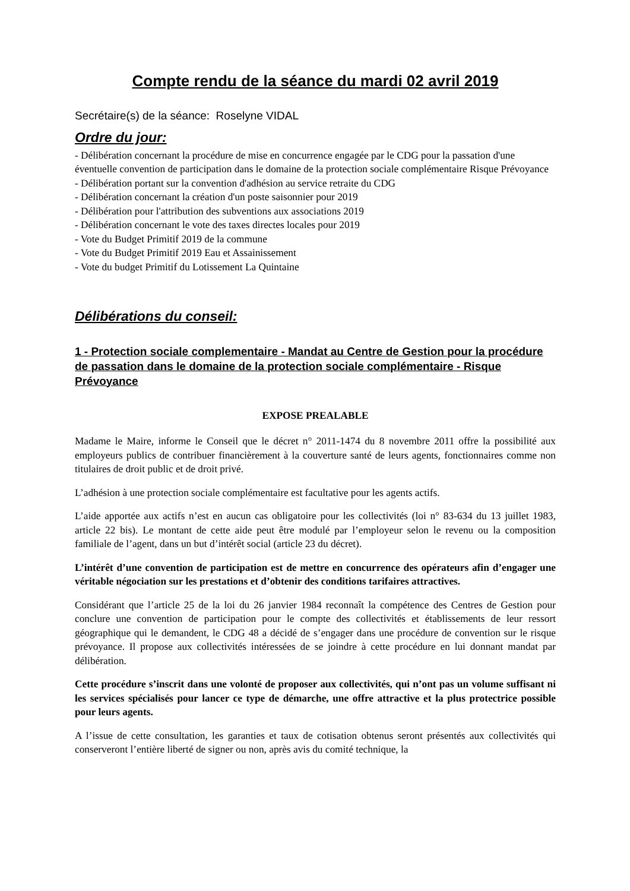Compte rendu de la séance du mardi 02 avril 2019
Secrétaire(s) de la séance: Roselyne VIDAL
Ordre du jour:
- Délibération concernant la procédure de mise en concurrence engagée par le CDG pour la passation d'une éventuelle convention de participation dans le domaine de la protection sociale complémentaire Risque Prévoyance
- Délibération portant sur la convention d'adhésion au service retraite du CDG
- Délibération concernant la création d'un poste saisonnier pour 2019
- Délibération pour l'attribution des subventions aux associations 2019
- Délibération concernant le vote des taxes directes locales pour 2019
- Vote du Budget Primitif 2019 de la commune
- Vote du Budget Primitif 2019 Eau et Assainissement
- Vote du budget Primitif du Lotissement La Quintaine
Délibérations du conseil:
1 - Protection sociale complementaire - Mandat au Centre de Gestion pour la procédure de passation dans le domaine de la protection sociale complémentaire - Risque Prévoyance
EXPOSE PREALABLE
Madame le Maire, informe le Conseil que le décret n° 2011-1474 du 8 novembre 2011 offre la possibilité aux employeurs publics de contribuer financièrement à la couverture santé de leurs agents, fonctionnaires comme non titulaires de droit public et de droit privé.
L’adhésion à une protection sociale complémentaire est facultative pour les agents actifs.
L’aide apportée aux actifs n’est en aucun cas obligatoire pour les collectivités (loi n° 83-634 du 13 juillet 1983, article 22 bis). Le montant de cette aide peut être modulé par l’employeur selon le revenu ou la composition familiale de l’agent, dans un but d’intérêt social (article 23 du décret).
L’intérêt d’une convention de participation est de mettre en concurrence des opérateurs afin d’engager une véritable négociation sur les prestations et d’obtenir des conditions tarifaires attractives.
Considérant que l’article 25 de la loi du 26 janvier 1984 reconnaît la compétence des Centres de Gestion pour conclure une convention de participation pour le compte des collectivités et établissements de leur ressort géographique qui le demandent, le CDG 48 a décidé de s’engager dans une procédure de convention sur le risque prévoyance. Il propose aux collectivités intéressées de se joindre à cette procédure en lui donnant mandat par délibération.
Cette procédure s’inscrit dans une volonté de proposer aux collectivités, qui n’ont pas un volume suffisant ni les services spécialisés pour lancer ce type de démarche, une offre attractive et la plus protectrice possible pour leurs agents.
A l’issue de cette consultation, les garanties et taux de cotisation obtenus seront présentés aux collectivités qui conserveront l’entière liberté de signer ou non, après avis du comité technique, la